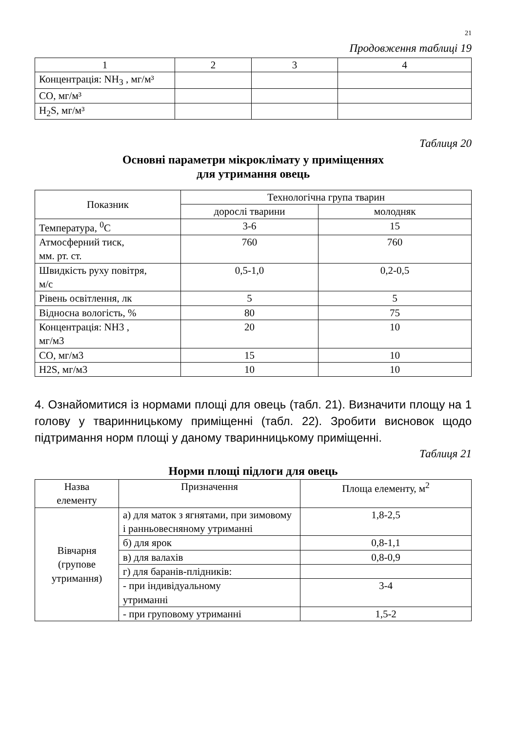21
Продовження таблиці 19
| 1 | 2 | 3 | 4 |
| Концентрація: NH<sub>3</sub> , мг/м³ | | | |
| CO, мг/м³ | | | |
| H<sub>2</sub>S, мг/м³ | | | |
Таблиця 20
Основні параметри мікроклімату у приміщеннях
для утримання овець
| Показник | Технологічна група тварин | |
| --- | --- | --- |
| | дорослі тварини | молодняк |
| Температура, <sup>0</sup>С | 3-6 | 15 |
| Атмосферний тиск, мм. рт. ст. | 760 | 760 |
| Швидкість руху повітря, м/с | 0,5-1,0 | 0,2-0,5 |
| Рівень освітлення, лк | 5 | 5 |
| Відносна вологість, % | 80 | 75 |
| Концентрація: NH3 , мг/м3 | 20 | 10 |
| CO, мг/м3 | 15 | 10 |
| H2S, мг/м3 | 10 | 10 |
4. Ознайомитися із нормами площі для овець (табл. 21). Визначити площу на 1 голову у тваринницькому приміщенні (табл. 22). Зробити висновок щодо підтримання норм площі у даному тваринницькому приміщенні.
Таблиця 21
Норми площі підлоги для овець
| Назва елементу | Призначення | Площа елементу, м<sup>2</sup> |
| --- | --- | --- |
| Вівчарня (групове утримання) | а) для маток з ягнятами, при зимовому і ранньовесняному утриманні | 1,8-2,5 |
| | б) для ярок | 0,8-1,1 |
| | в) для валахів | 0,8-0,9 |
| | г) для баранів-плідників: | |
| | - при індивідуальному утриманні | 3-4 |
| | - при груповому утриманні | 1,5-2 |